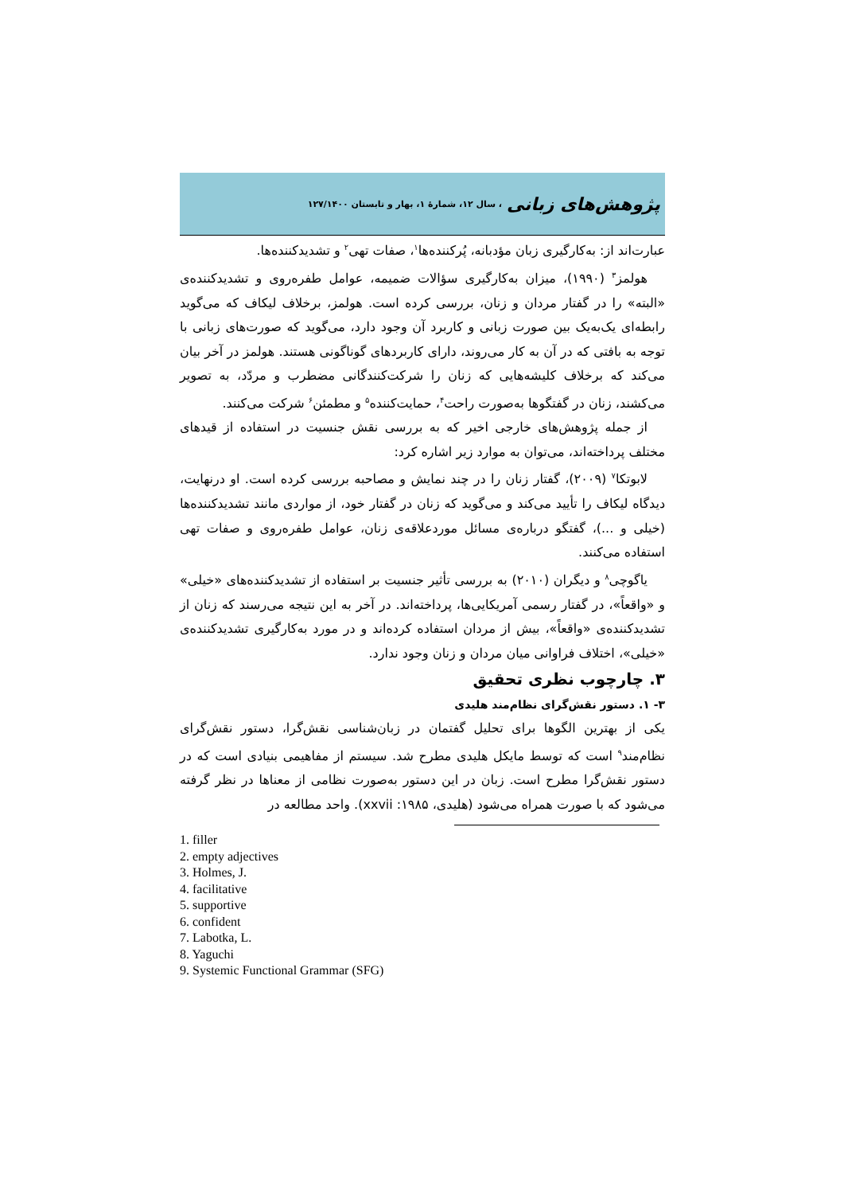پژوهش‌های زبانی ، سال ۱۲، شمارهٔ ۱، بهار و تابستان ۱۲۷/۱۴۰۰
عبارت‌اند از: به‌کارگیری زبان مؤدبانه، پُرکننده‌ها<sup>۱</sup>، صفات تهی<sup>۲</sup> و تشدیدکننده‌ها.
هولمز<sup>۳</sup> (۱۹۹۰)، میزان به‌کارگیری سؤالات ضمیمه، عوامل طفره‌روی و تشدیدکننده‌ی «البته» را در گفتار مردان و زنان، بررسی کرده است. هولمز، برخلاف لیکاف که می‌گوید رابطه‌ای یک‌به‌یک بین صورت زبانی و کاربرد آن وجود دارد، می‌گوید که صورت‌های زبانی با توجه به بافتی که در آن به کار می‌روند، دارای کاربردهای گوناگونی هستند. هولمز در آخر بیان می‌کند که برخلاف کلیشه‌هایی که زنان را شرکت‌کنندگانی مضطرب و مردّد، به تصویر می‌کشند، زنان در گفتگوها به‌صورت راحت<sup>۴</sup>، حمایت‌کننده<sup>۵</sup> و مطمئن<sup>۶</sup> شرکت می‌کنند.
از جمله پژوهش‌های خارجی اخیر که به بررسی نقش جنسیت در استفاده از قیدهای مختلف پرداخته‌اند، می‌توان به موارد زیر اشاره کرد:
لابوتکا<sup>۷</sup> (۲۰۰۹)، گفتار زنان را در چند نمایش و مصاحبه بررسی کرده است. او درنهایت، دیدگاه لیکاف را تأیید می‌کند و می‌گوید که زنان در گفتار خود، از مواردی مانند تشدیدکننده‌ها (خیلی و ...)، گفتگو درباره‌ی مسائل موردعلاقه‌ی زنان، عوامل طفره‌روی و صفات تهی استفاده می‌کنند.
یاگوچی<sup>۸</sup> و دیگران (۲۰۱۰) به بررسی تأثیر جنسیت بر استفاده از تشدیدکننده‌های «خیلی» و «واقعاً»، در گفتار رسمی آمریکایی‌ها، پرداخته‌اند. در آخر به این نتیجه می‌رسند که زنان از تشدیدکننده‌ی «واقعاً»، بیش از مردان استفاده کرده‌اند و در مورد به‌کارگیری تشدیدکننده‌ی «خیلی»، اختلاف فراوانی میان مردان و زنان وجود ندارد.
۳. چارچوب نظری تحقیق
۳- ۱. دستور نقش‌گرای نظام‌مند هلیدی
یکی از بهترین الگوها برای تحلیل گفتمان در زبان‌شناسی نقش‌گرا، دستور نقش‌گرای نظام‌مند<sup>۹</sup> است که توسط مایکل هلیدی مطرح شد. سیستم از مفاهیمی بنیادی است که در دستور نقش‌گرا مطرح است. زبان در این دستور به‌صورت نظامی از معناها در نظر گرفته می‌شود که با صورت همراه می‌شود (هلیدی، ۱۹۸۵: xxvii). واحد مطالعه در
1. filler
2. empty adjectives
3. Holmes, J.
4. facilitative
5. supportive
6. confident
7. Labotka, L.
8. Yaguchi
9. Systemic Functional Grammar (SFG)